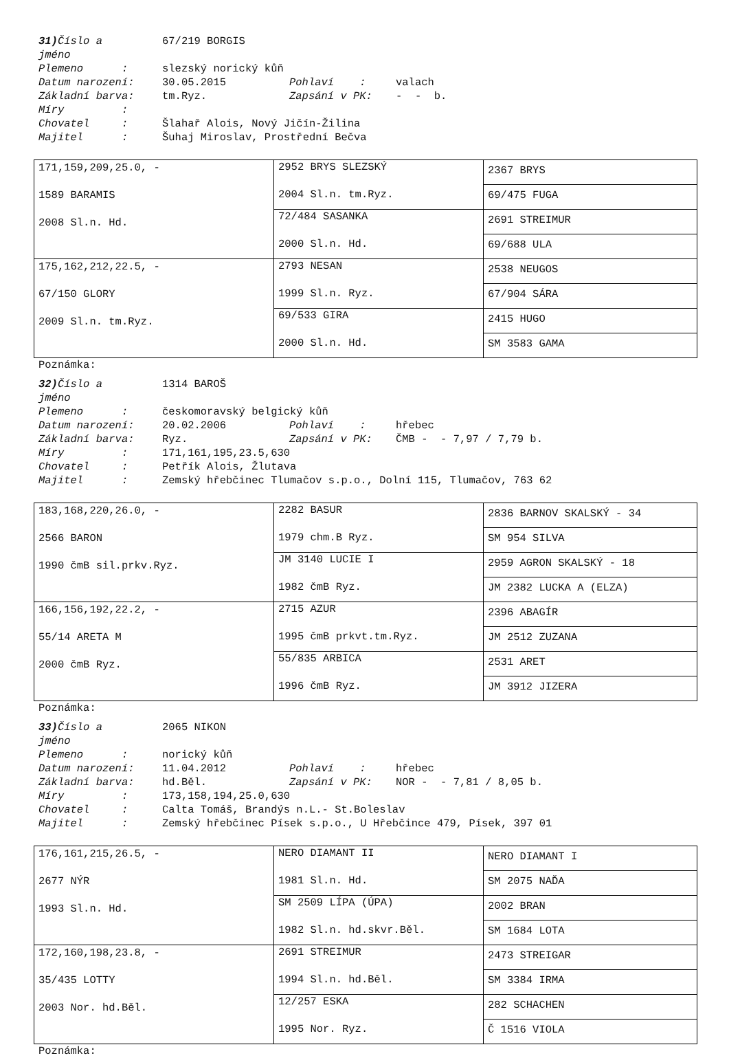31) Číslo a 67/219 BORGIS
jméno
Plemeno : slezský norický kůň
Datum narození: 30.05.2015 Pohlaví : valach
Základní barva: tm.Ryz. Zapsání v PK: - - b.
Míry :
Chovatel : Šlahař Alois, Nový Jičín-Žilina
Majitel : Šuhaj Miroslav, Prostřední Bečva
| 171,159,209,25.0, - 1589 BARAMIS 2008 Sl.n. Hd. | 2952 BRYS SLEZSKÝ 2004 Sl.n. tm.Ryz. | 2367 BRYS |
| | | 69/475 FUGA |
| | 72/484 SASANKA 2000 Sl.n. Hd. | 2691 STREIMUR |
| | | 69/688 ULA |
| 175,162,212,22.5, - 67/150 GLORY 2009 Sl.n. tm.Ryz. | 2793 NESAN 1999 Sl.n. Ryz. | 2538 NEUGOS |
| | | 67/904 SÁRA |
| | 69/533 GIRA 2000 Sl.n. Hd. | 2415 HUGO |
| | | SM 3583 GAMA |
Poznámka:
32) Číslo a 1314 BAROŠ
jméno
Plemeno : českomoravský belgický kůň
Datum narození: 20.02.2006 Pohlaví : hřebec
Základní barva: Ryz. Zapsání v PK: ČMB - - 7,97 / 7,79 b.
Míry : 171,161,195,23.5,630
Chovatel : Petřík Alois, Žlutava
Majitel : Zemský hřebčinec Tlumačov s.p.o., Dolní 115, Tlumačov, 763 62
| 183,168,220,26.0, - 2566 BARON 1990 čmB sil.prkv.Ryz. | 2282 BASUR 1979 chm.B Ryz. | 2836 BARNOV SKALSKÝ - 34 |
| | | SM 954 SILVA |
| | JM 3140 LUCIE I 1982 čmB Ryz. | 2959 AGRON SKALSKÝ - 18 |
| | | JM 2382 LUCKA A (ELZA) |
| 166,156,192,22.2, - 55/14 ARETA M 2000 čmB Ryz. | 2715 AZUR 1995 čmB prkvt.tm.Ryz. | 2396 ABAGÍR |
| | | JM 2512 ZUZANA |
| | 55/835 ARBICA 1996 čmB Ryz. | 2531 ARET |
| | | JM 3912 JIZERA |
Poznámka:
33) Číslo a 2065 NIKON
jméno
Plemeno : norický kůň
Datum narození: 11.04.2012 Pohlaví : hřebec
Základní barva: hd.Běl. Zapsání v PK: NOR - - 7,81 / 8,05 b.
Míry : 173,158,194,25.0,630
Chovatel : Calta Tomáš, Brandýs n.L.- St.Boleslav
Majitel : Zemský hřebčinec Písek s.p.o., U Hřebčince 479, Písek, 397 01
| 176,161,215,26.5, - 2677 NÝR 1993 Sl.n. Hd. | NERO DIAMANT II 1981 Sl.n. Hd. | NERO DIAMANT I |
| | | SM 2075 NAĎA |
| | SM 2509 LÍPA (ÚPA) 1982 Sl.n. hd.skvr.Běl. | 2002 BRAN |
| | | SM 1684 LOTA |
| 172,160,198,23.8, - 35/435 LOTTY 2003 Nor. hd.Běl. | 2691 STREIMUR 1994 Sl.n. hd.Běl. | 2473 STREIGAR |
| | | SM 3384 IRMA |
| | 12/257 ESKA 1995 Nor. Ryz. | 282 SCHACHEN |
| | | Č 1516 VIOLA |
Poznámka: